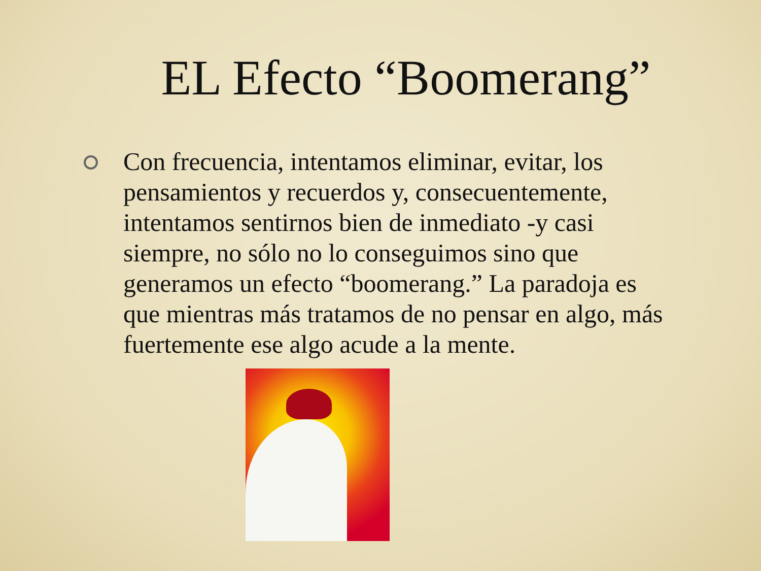EL Efecto “Boomerang”
Con frecuencia, intentamos eliminar, evitar, los pensamientos y recuerdos y, consecuentemente, intentamos sentirnos bien de inmediato -y casi siempre, no sólo no lo conseguimos sino que generamos un efecto “boomerang.” La paradoja es que mientras más tratamos de no pensar en algo, más fuertemente ese algo acude a la mente.